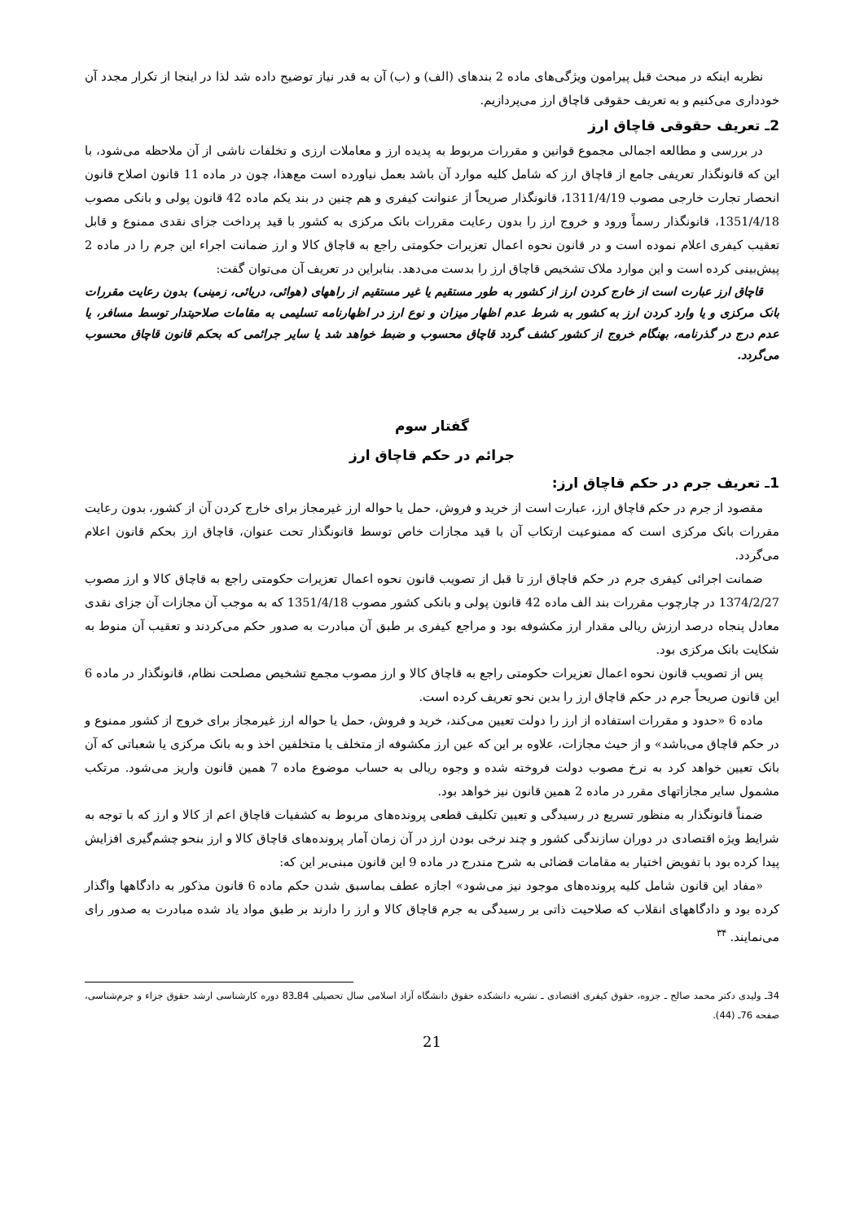نظربه اینکه در مبحث قبل پیرامون ویژگی‌های ماده 2 بندهای (الف) و (ب) آن به قدر نیاز توضیح داده شد لذا در اینجا از تکرار مجدد آن خودداری می‌کنیم و به تعریف حقوقی قاچاق ارز می‌پردازیم.
2ـ تعریف حقوقی قاچاق ارز
در بررسی و مطالعه اجمالی مجموع قوانین و مقررات مربوط به پدیده ارز و معاملات ارزی و تخلفات ناشی از آن ملاحظه می‌شود، با این که قانونگذار تعریفی جامع از قاچاق ارز که شامل کلیه موارد آن باشد بعمل نیاورده است مع‌هذا، چون در ماده 11 قانون اصلاح قانون انحصار تجارت خارجی مصوب 1311/4/19، قانونگذار صریحاً از عنوانت کیفری و هم چنین در بند یکم ماده 42 قانون پولی و بانکی مصوب 1351/4/18، قانونگذار رسماً ورود و خروج ارز را بدون رعایت مقررات بانک مرکزی به کشور با قید پرداخت جزای نقدی ممنوع و قابل تعقیب کیفری اعلام نموده است و در قانون نحوه اعمال تعزیرات حکومتی راجع به قاچاق کالا و ارز ضمانت اجراء این جرم را در ماده 2 پیش‌بینی کرده است و این موارد ملاک تشخیص قاچاق ارز را بدست می‌دهد. بنابراین در تعریف آن می‌توان گفت:
قاچاق ارز عبارت است از خارج کردن ارز از کشور به طور مستقیم یا غیر مستقیم از راههای (هوائی، دریائی، زمینی) بدون رعایت مقررات بانک مرکزی و یا وارد کردن ارز به کشور به شرط عدم اظهار میزان و نوع ارز در اظهارنامه تسلیمی به مقامات صلاحیتدار توسط مسافر، یا عدم درج در گذرنامه، بهنگام خروج از کشور کشف گردد قاچاق محسوب و ضبط خواهد شد یا سایر جرائمی که بحکم قانون قاچاق محسوب می‌گردد.
گفتار سوم
جرائم در حکم قاچاق ارز
1ـ تعریف جرم در حکم قاچاق ارز:
مقصود از جرم در حکم قاچاق ارز، عبارت است از خرید و فروش، حمل یا حواله ارز غیرمجاز برای خارج کردن آن از کشور، بدون رعایت مقررات بانک مرکزی است که ممنوعیت ارتکاب آن با قید مجازات خاص توسط قانونگذار تحت عنوان، قاچاق ارز بحکم قانون اعلام می‌گردد.
ضمانت اجرائی کیفری جرم در حکم قاچاق ارز تا قبل از تصویب قانون نحوه اعمال تعزیرات حکومتی راجع به قاچاق کالا و ارز مصوب 1374/2/27 در چارچوب مقررات بند الف ماده 42 قانون پولی و بانکی کشور مصوب 1351/4/18 که به موجب آن مجازات آن جزای نقدی معادل پنجاه درصد ارزش ریالی مقدار ارز مکشوفه بود و مراجع کیفری بر طبق آن مبادرت به صدور حکم می‌کردند و تعقیب آن منوط به شکایت بانک مرکزی بود.
پس از تصویب قانون نحوه اعمال تعزیرات حکومتی راجع به قاچاق کالا و ارز مصوب مجمع تشخیص مصلحت نظام، قانونگذار در ماده 6 این قانون صریحاً جرم در حکم قاچاق ارز را بدین نحو تعریف کرده است.
ماده 6 «حدود و مقررات استفاده از ارز را دولت تعیین می‌کند، خرید و فروش، حمل یا حواله ارز غیرمجاز برای خروج از کشور ممنوع و در حکم قاچاق می‌باشد» و از حیث مجازات، علاوه بر این که عین ارز مکشوفه از متخلف یا متخلفین اخذ و به بانک مرکزی یا شعباتی که آن بانک تعیین خواهد کرد به نرخ مصوب دولت فروخته شده و وجوه ریالی به حساب موضوع ماده 7 همین قانون واریز می‌شود. مرتکب مشمول سایر مجازاتهای مقرر در ماده 2 همین قانون نیز خواهد بود.
ضمناً قانونگذار به منظور تسریع در رسیدگی و تعیین تکلیف قطعی پرونده‌های مربوط به کشفیات قاچاق اعم از کالا و ارز که با توجه به شرایط ویژه اقتصادی در دوران سازندگی کشور و چند نرخی بودن ارز در آن زمان آمار پرونده‌های قاچاق کالا و ارز بنحو چشم‌گیری افزایش پیدا کرده بود با تفویض اختیار به مقامات قضائی به شرح مندرج در ماده 9 این قانون مبنی‌بر این که:
«مفاد این قانون شامل کلیه پرونده‌های موجود نیز می‌شود» اجازه عطف بماسبق شدن حکم ماده 6 قانون مذکور به دادگاهها واگذار کرده بود و دادگاههای انقلاب که صلاحیت ذاتی بر رسیدگی به جرم قاچاق کالا و ارز را دارند بر طبق مواد یاد شده مبادرت به صدور رای می‌نمایند. <sup>۳۴</sup>
34ـ ولیدی دکتر محمد صالح ـ جزوه، حقوق کیفری اقتصادی ـ نشریه دانشکده حقوق دانشگاه آزاد اسلامی سال تحصیلی 84ـ83 دوره کارشناسی ارشد حقوق جزاء و جرم‌شناسی، صفحه 76ـ (44).
21